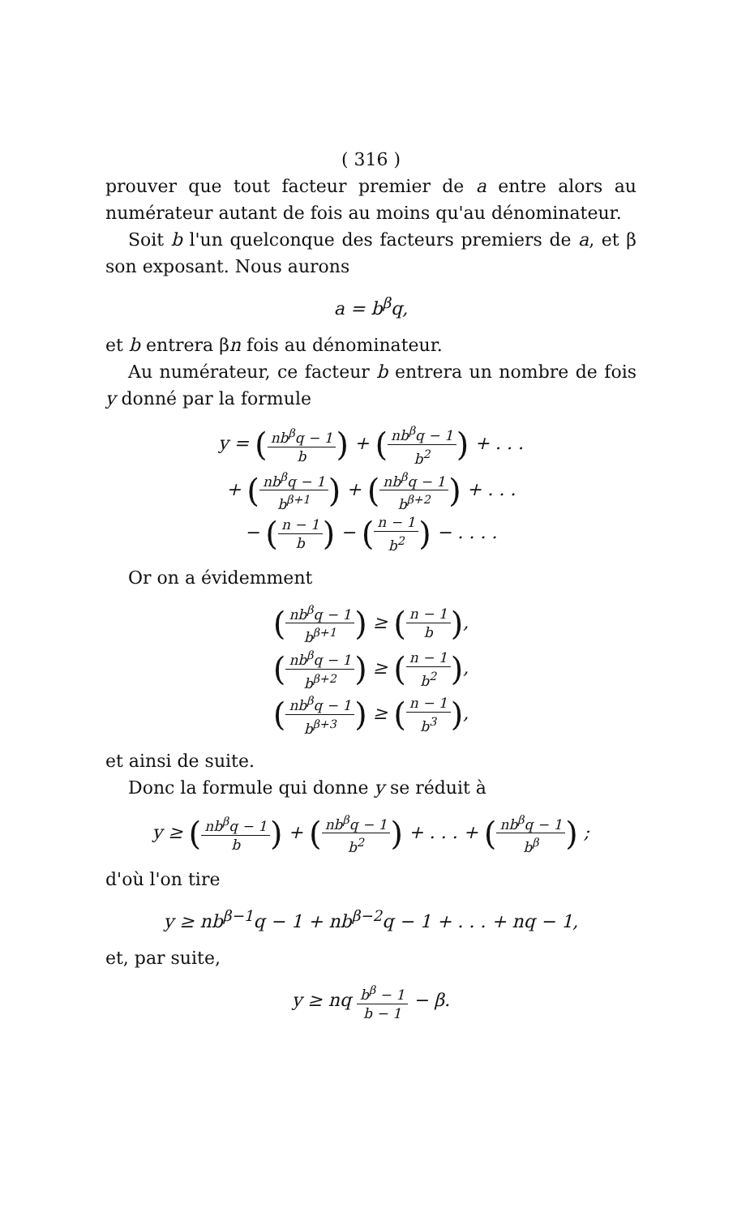( 316 )
prouver que tout facteur premier de a entre alors au numérateur autant de fois au moins qu'au dénominateur.
Soit b l'un quelconque des facteurs premiers de a, et β son exposant. Nous aurons
a = b<sup>β</sup>q,
et b entrera βn fois au dénominateur.
Au numérateur, ce facteur b entrera un nombre de fois y donné par la formule
y = (nb<sup>β</sup>q − 1 b) + (nb<sup>β</sup>q − 1 b<sup>2</sup>) + . . .
+ (nb<sup>β</sup>q − 1 b<sup>β+1</sup>) + (nb<sup>β</sup>q − 1 b<sup>β+2</sup>) + . . .
− (n − 1 b) − (n − 1 b<sup>2</sup>) − . . . .
Or on a évidemment
(nb<sup>β</sup>q − 1 b<sup>β+1</sup>) ≥ (n − 1 b),
(nb<sup>β</sup>q − 1 b<sup>β+2</sup>) ≥ (n − 1 b<sup>2</sup>),
(nb<sup>β</sup>q − 1 b<sup>β+3</sup>) ≥ (n − 1 b<sup>3</sup>),
et ainsi de suite.
Donc la formule qui donne y se réduit à
y ≥ (nb<sup>β</sup>q − 1 b) + (nb<sup>β</sup>q − 1 b<sup>2</sup>) + . . . + (nb<sup>β</sup>q − 1 b<sup>β</sup>) ;
d'où l'on tire
y ≥ nb<sup>β−1</sup>q − 1 + nb<sup>β−2</sup>q − 1 + . . . + nq − 1,
et, par suite,
y ≥ nq b<sup>β</sup> − 1 b − 1 − β.